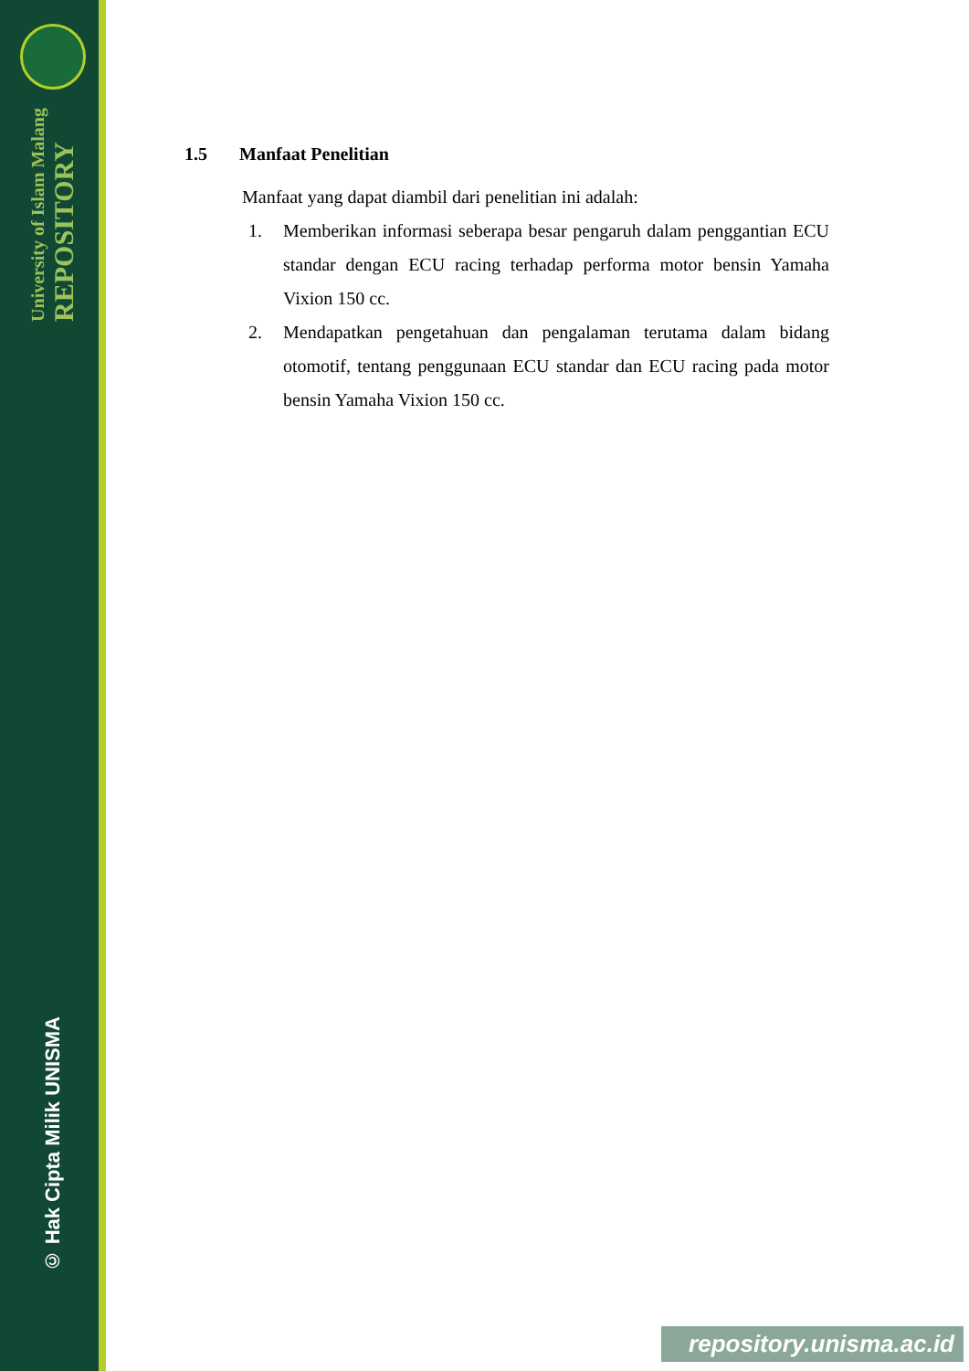University of Islam Malang
REPOSITORY
© Hak Cipta Milik UNISMA
1.5 Manfaat Penelitian
Manfaat yang dapat diambil dari penelitian ini adalah:
1. Memberikan informasi seberapa besar pengaruh dalam penggantian ECU standar dengan ECU racing terhadap performa motor bensin Yamaha Vixion 150 cc.
2. Mendapatkan pengetahuan dan pengalaman terutama dalam bidang otomotif, tentang penggunaan ECU standar dan ECU racing pada motor bensin Yamaha Vixion 150 cc.
repository.unisma.ac.id